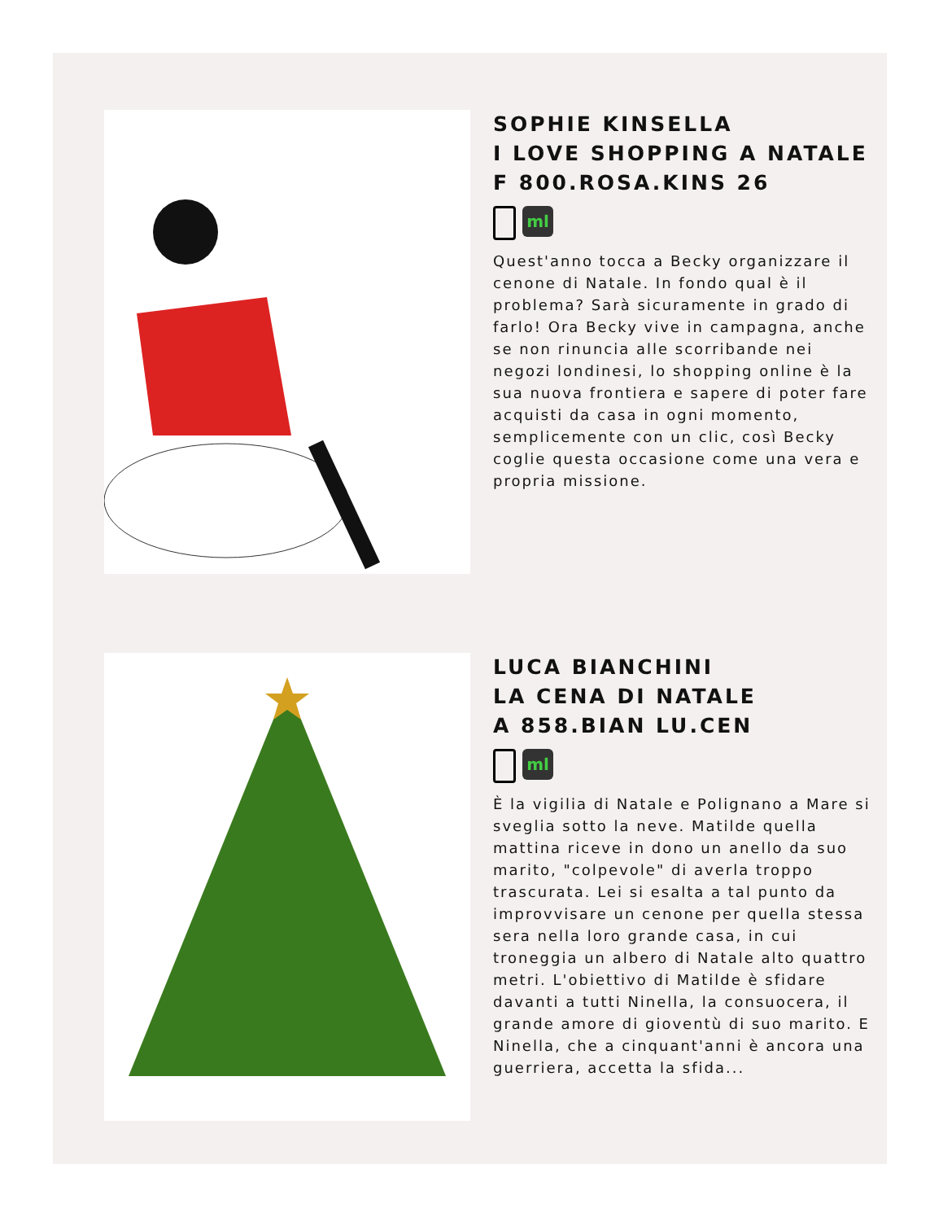SOPHIE KINSELLA
I LOVE SHOPPING A NATALE
F 800.ROSA.KINS 26
ml
Quest'anno tocca a Becky organizzare il cenone di Natale. In fondo qual è il problema? Sarà sicuramente in grado di farlo! Ora Becky vive in campagna, anche se non rinuncia alle scorribande nei negozi londinesi, lo shopping online è la sua nuova frontiera e sapere di poter fare acquisti da casa in ogni momento, semplicemente con un clic, così Becky coglie questa occasione come una vera e propria missione.
LUCA BIANCHINI
LA CENA DI NATALE
A 858.BIAN LU.CEN
ml
È la vigilia di Natale e Polignano a Mare si sveglia sotto la neve. Matilde quella mattina riceve in dono un anello da suo marito, "colpevole" di averla troppo trascurata. Lei si esalta a tal punto da improvvisare un cenone per quella stessa sera nella loro grande casa, in cui troneggia un albero di Natale alto quattro metri. L'obiettivo di Matilde è sfidare davanti a tutti Ninella, la consuocera, il grande amore di gioventù di suo marito. E Ninella, che a cinquant'anni è ancora una guerriera, accetta la sfida...